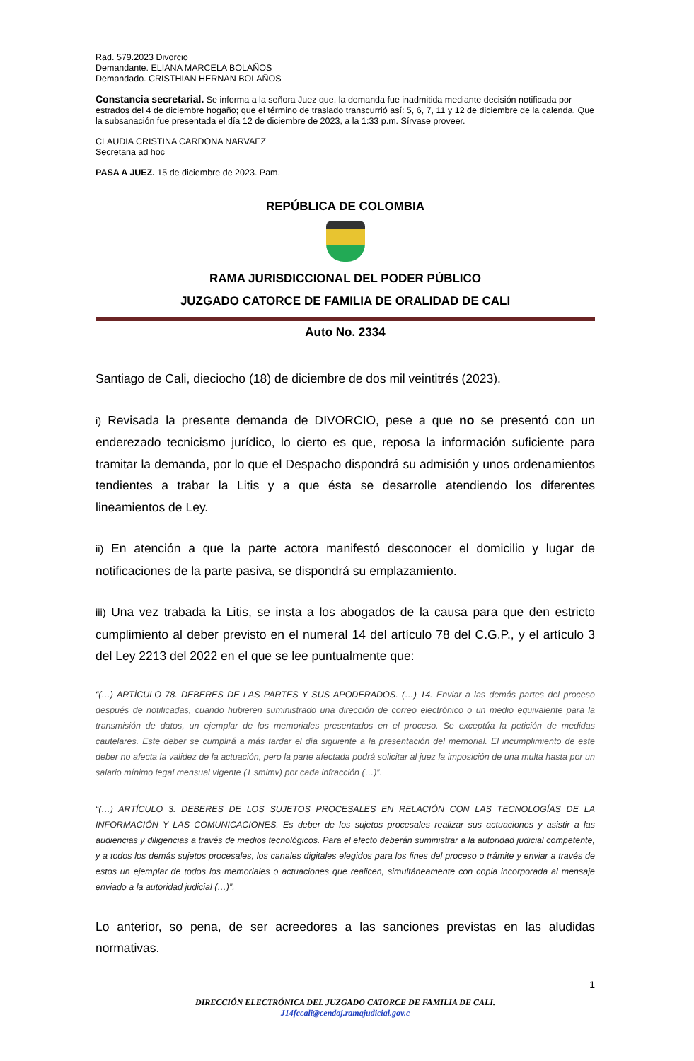Rad. 579.2023 Divorcio
Demandante. ELIANA MARCELA BOLAÑOS
Demandado. CRISTHIAN HERNAN BOLAÑOS
Constancia secretarial. Se informa a la señora Juez que, la demanda fue inadmitida mediante decisión notificada por estrados del 4 de diciembre hogaño; que el término de traslado transcurrió así: 5, 6, 7, 11 y 12 de diciembre de la calenda. Que la subsanación fue presentada el día 12 de diciembre de 2023, a la 1:33 p.m. Sírvase proveer.
CLAUDIA CRISTINA CARDONA NARVAEZ
Secretaria ad hoc
PASA A JUEZ. 15 de diciembre de 2023. Pam.
REPÚBLICA DE COLOMBIA
RAMA JURISDICCIONAL DEL PODER PÚBLICO
JUZGADO CATORCE DE FAMILIA DE ORALIDAD DE CALI
Auto No. 2334
Santiago de Cali, dieciocho (18) de diciembre de dos mil veintitrés (2023).
i) Revisada la presente demanda de DIVORCIO, pese a que no se presentó con un enderezado tecnicismo jurídico, lo cierto es que, reposa la información suficiente para tramitar la demanda, por lo que el Despacho dispondrá su admisión y unos ordenamientos tendientes a trabar la Litis y a que ésta se desarrolle atendiendo los diferentes lineamientos de Ley.
ii) En atención a que la parte actora manifestó desconocer el domicilio y lugar de notificaciones de la parte pasiva, se dispondrá su emplazamiento.
iii) Una vez trabada la Litis, se insta a los abogados de la causa para que den estricto cumplimiento al deber previsto en el numeral 14 del artículo 78 del C.G.P., y el artículo 3 del Ley 2213 del 2022 en el que se lee puntualmente que:
“(…) ARTÍCULO 78. DEBERES DE LAS PARTES Y SUS APODERADOS. (…) 14. Enviar a las demás partes del proceso después de notificadas, cuando hubieren suministrado una dirección de correo electrónico o un medio equivalente para la transmisión de datos, un ejemplar de los memoriales presentados en el proceso. Se exceptúa la petición de medidas cautelares. Este deber se cumplirá a más tardar el día siguiente a la presentación del memorial. El incumplimiento de este deber no afecta la validez de la actuación, pero la parte afectada podrá solicitar al juez la imposición de una multa hasta por un salario mínimo legal mensual vigente (1 smlmv) por cada infracción (…)”.
“(…) ARTÍCULO 3. DEBERES DE LOS SUJETOS PROCESALES EN RELACIÓN CON LAS TECNOLOGÍAS DE LA INFORMACIÓN Y LAS COMUNICACIONES. Es deber de los sujetos procesales realizar sus actuaciones y asistir a las audiencias y diligencias a través de medios tecnológicos. Para el efecto deberán suministrar a la autoridad judicial competente, y a todos los demás sujetos procesales, los canales digitales elegidos para los fines del proceso o trámite y enviar a través de estos un ejemplar de todos los memoriales o actuaciones que realicen, simultáneamente con copia incorporada al mensaje enviado a la autoridad judicial (…)”.
Lo anterior, so pena, de ser acreedores a las sanciones previstas en las aludidas normativas.
1
DIRECCIÓN ELECTRÓNICA DEL JUZGADO CATORCE DE FAMILIA DE CALI.
J14fccali@cendoj.ramajudicial.gov.c